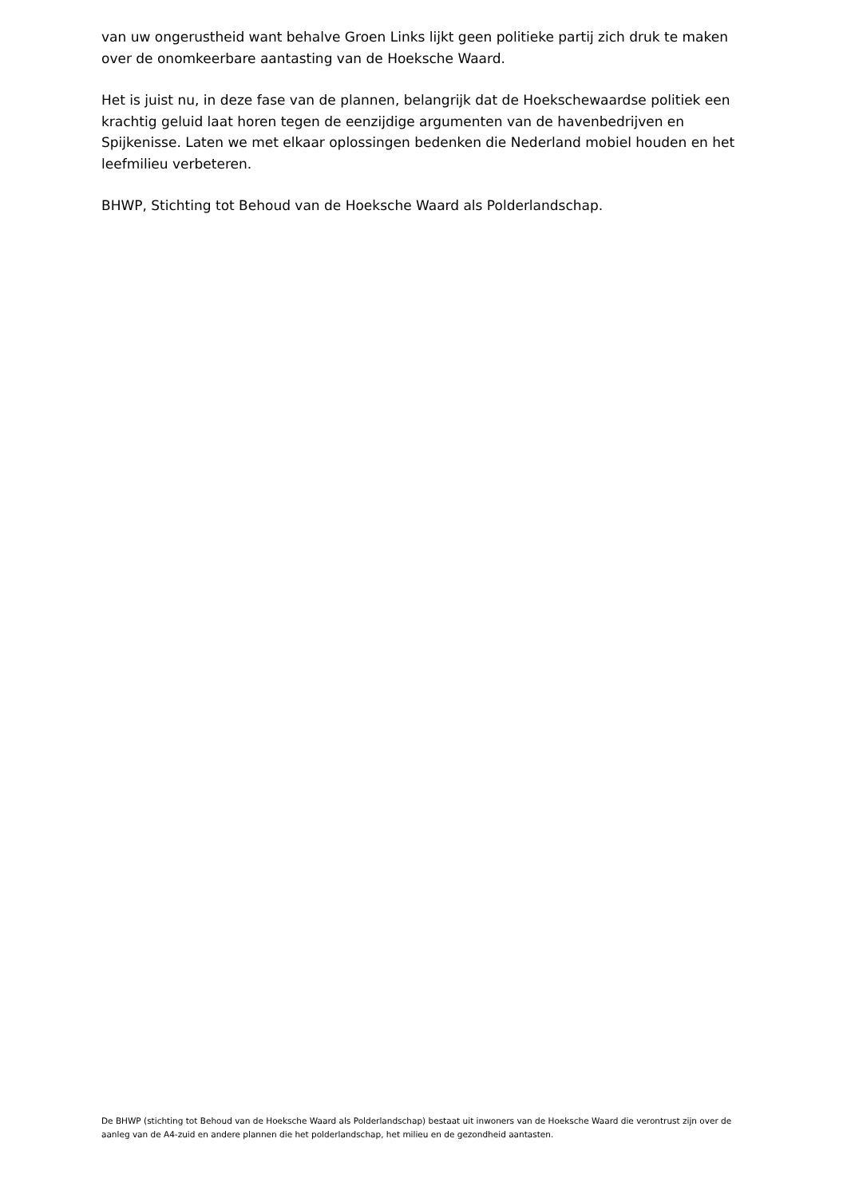van uw ongerustheid want behalve Groen Links lijkt geen politieke partij zich druk te maken over de onomkeerbare aantasting van de Hoeksche Waard.
Het is juist nu, in deze fase van de plannen, belangrijk dat de Hoekschewaardse politiek een krachtig geluid laat horen tegen de eenzijdige argumenten van de havenbedrijven en Spijkenisse. Laten we met elkaar oplossingen bedenken die Nederland mobiel houden en het leefmilieu verbeteren.
BHWP, Stichting tot Behoud van de Hoeksche Waard als Polderlandschap.
De BHWP (stichting tot Behoud van de Hoeksche Waard als Polderlandschap) bestaat uit inwoners van de Hoeksche Waard die verontrust zijn over de aanleg van de A4-zuid en andere plannen die het polderlandschap, het milieu en de gezondheid aantasten.